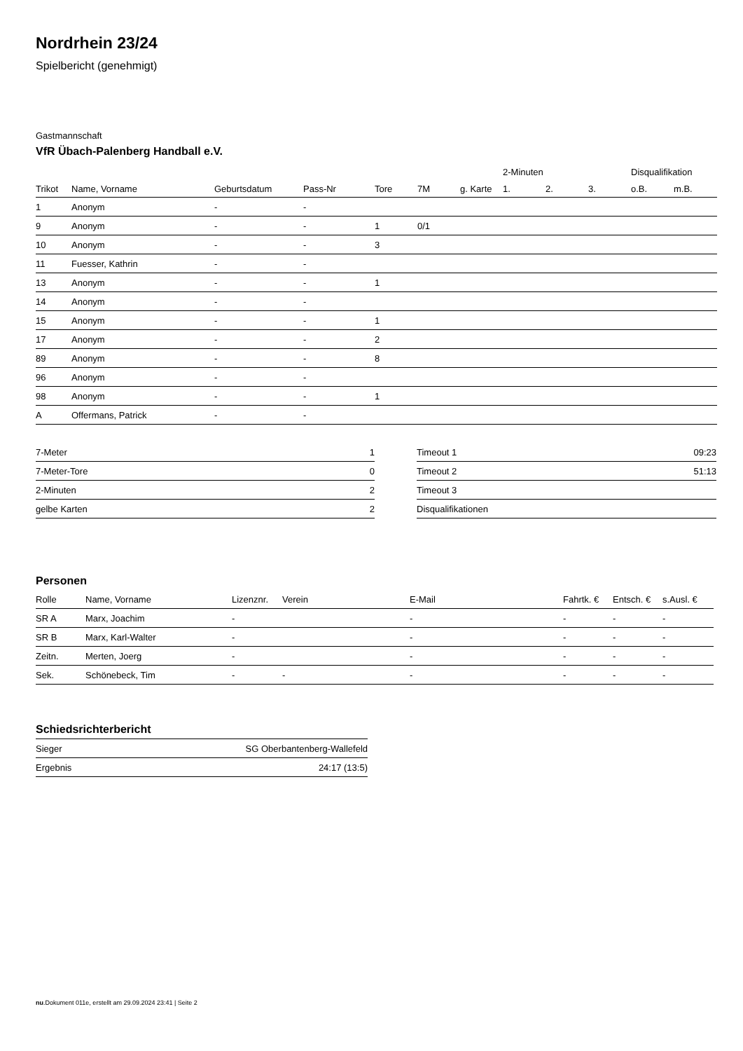Nordrhein 23/24
Spielbericht (genehmigt)
Gastmannschaft
VfR Übach-Palenberg Handball e.V.
| | | | | | | | 2-Minuten | | | Disqualifikation | |
| --- | --- | --- | --- | --- | --- | --- | --- | --- | --- | --- | --- |
| Trikot | Name, Vorname | Geburtsdatum | Pass-Nr | Tore | 7M | g. Karte | 1. | 2. | 3. | o.B. | m.B. |
| 1 | Anonym | - | - | | | | | | | | |
| 9 | Anonym | - | - | 1 | 0/1 | | | | | | |
| 10 | Anonym | - | - | 3 | | | | | | | |
| 11 | Fuesser, Kathrin | - | - | | | | | | | | |
| 13 | Anonym | - | - | 1 | | | | | | | |
| 14 | Anonym | - | - | | | | | | | | |
| 15 | Anonym | - | - | 1 | | | | | | | |
| 17 | Anonym | - | - | 2 | | | | | | | |
| 89 | Anonym | - | - | 8 | | | | | | | |
| 96 | Anonym | - | - | | | | | | | | |
| 98 | Anonym | - | - | 1 | | | | | | | |
| A | Offermans, Patrick | - | - | | | | | | | | |
| 7-Meter | 1 |
| 7-Meter-Tore | 0 |
| 2-Minuten | 2 |
| gelbe Karten | 2 |
| Timeout 1 | 09:23 |
| Timeout 2 | 51:13 |
| Timeout 3 | |
| Disqualifikationen | |
Personen
| Rolle | Name, Vorname | Lizenznr. | Verein | E-Mail | Fahrtk. € | Entsch. € | s.Ausl. € |
| --- | --- | --- | --- | --- | --- | --- | --- |
| SR A | Marx, Joachim | - | | - | - | - | - |
| SR B | Marx, Karl-Walter | - | | - | - | - | - |
| Zeitn. | Merten, Joerg | - | | - | - | - | - |
| Sek. | Schönebeck, Tim | - | - | - | - | - | - |
Schiedsrichterbericht
| Sieger | SG Oberbantenberg-Wallefeld |
| Ergebnis | 24:17 (13:5) |
nu.Dokument 011e, erstellt am 29.09.2024 23:41 | Seite 2